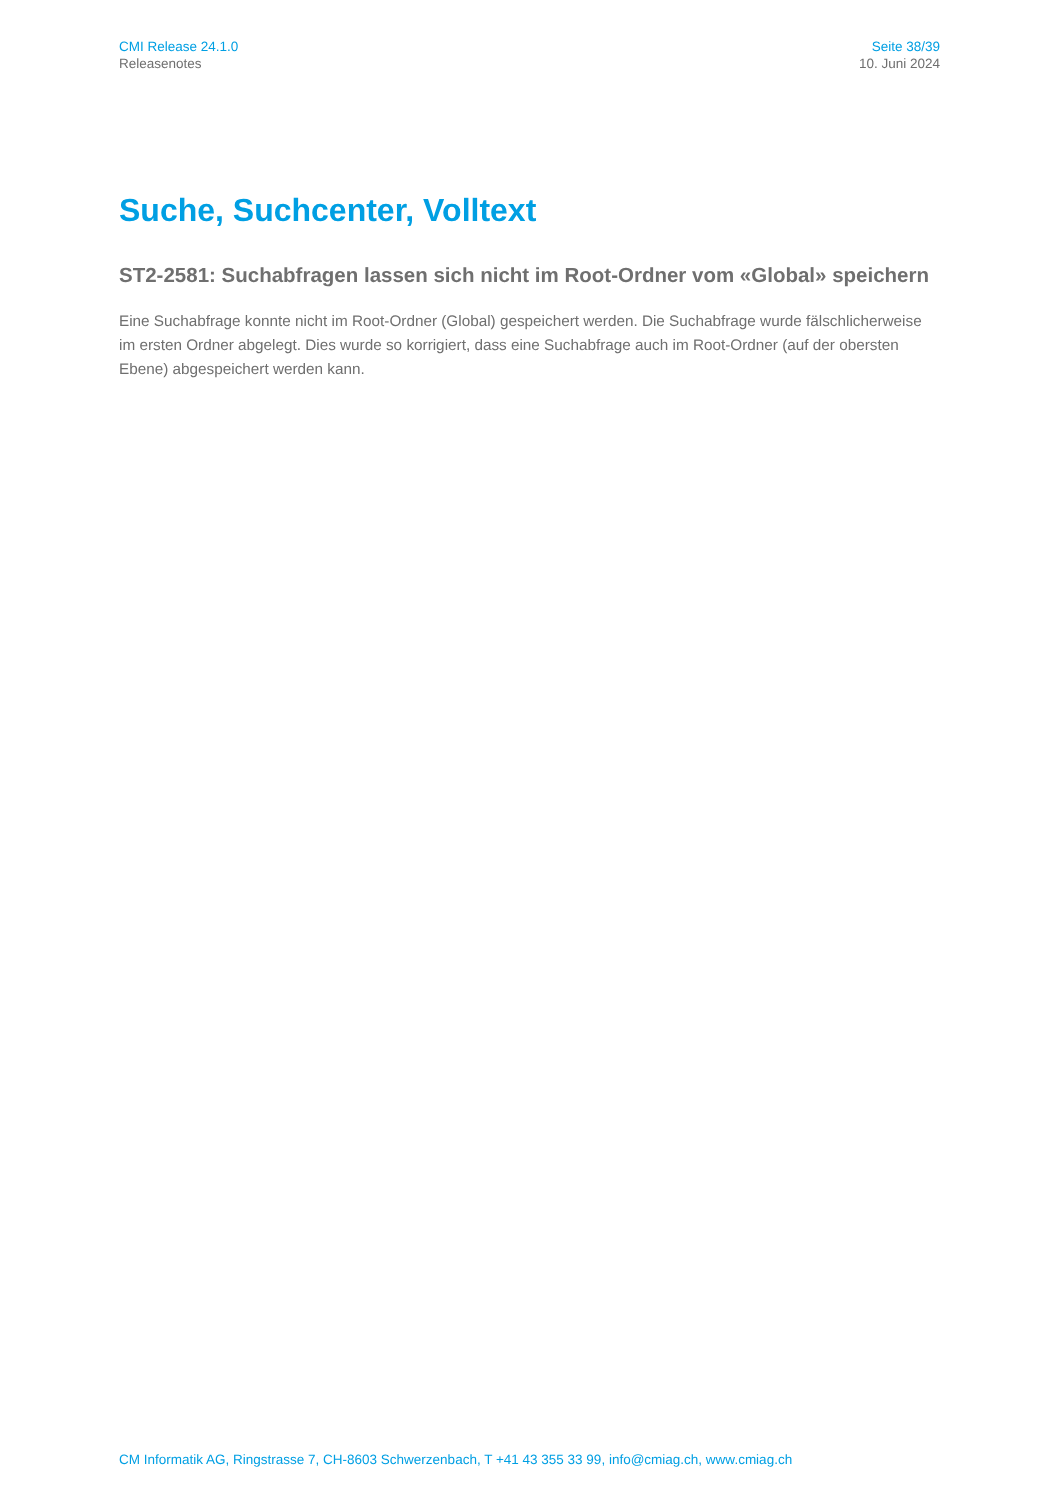CMI Release 24.1.0
Releasenotes
Seite 38/39
10. Juni 2024
Suche, Suchcenter, Volltext
ST2-2581: Suchabfragen lassen sich nicht im Root-Ordner vom «Global» spei­chern
Eine Suchabfrage konnte nicht im Root-Ordner (Global) gespeichert werden. Die Suchabfrage wurde fälschlicher­weise im ersten Ordner abgelegt. Dies wurde so korrigiert, dass eine Suchabfrage auch im Root-Ordner (auf der obersten Ebene) abgespeichert werden kann.
CM Informatik AG, Ringstrasse 7, CH-8603 Schwerzenbach, T +41 43 355 33 99, info@cmiag.ch, www.cmiag.ch